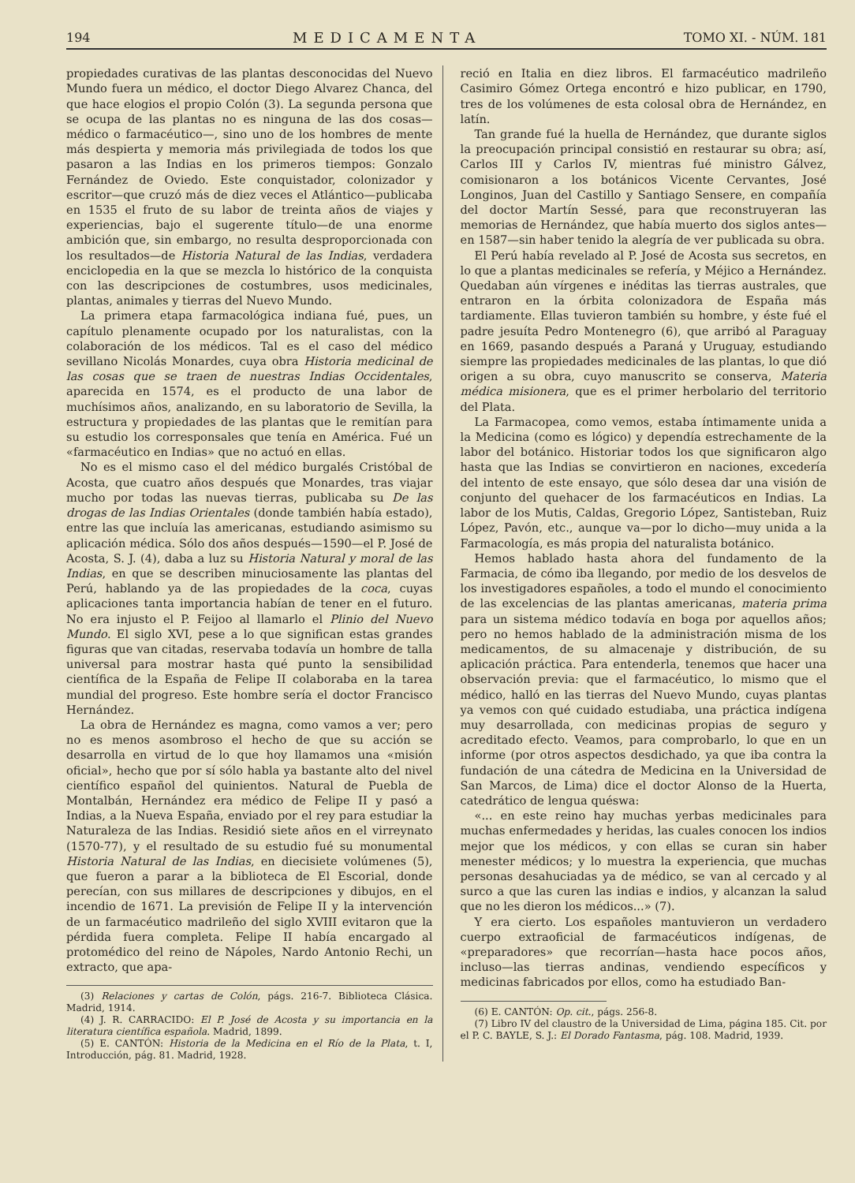194 MEDICAMENTA TOMO XI. - NÚM. 181
propiedades curativas de las plantas desconocidas del Nuevo Mundo fuera un médico, el doctor Diego Alvarez Chanca, del que hace elogios el propio Colón (3). La segunda persona que se ocupa de las plantas no es ninguna de las dos cosas—médico o farmacéutico—, sino uno de los hombres de mente más despierta y memoria más privilegiada de todos los que pasaron a las Indias en los primeros tiempos: Gonzalo Fernández de Oviedo. Este conquistador, colonizador y escritor—que cruzó más de diez veces el Atlántico—publicaba en 1535 el fruto de su labor de treinta años de viajes y experiencias, bajo el sugerente título—de una enorme ambición que, sin embargo, no resulta desproporcionada con los resultados—de Historia Natural de las Indias, verdadera enciclopedia en la que se mezcla lo histórico de la conquista con las descripciones de costumbres, usos medicinales, plantas, animales y tierras del Nuevo Mundo.
La primera etapa farmacológica indiana fué, pues, un capítulo plenamente ocupado por los naturalistas, con la colaboración de los médicos. Tal es el caso del médico sevillano Nicolás Monardes, cuya obra Historia medicinal de las cosas que se traen de nuestras Indias Occidentales, aparecida en 1574, es el producto de una labor de muchísimos años, analizando, en su laboratorio de Sevilla, la estructura y propiedades de las plantas que le remitían para su estudio los corresponsales que tenía en América. Fué un «farmacéutico en Indias» que no actuó en ellas.
No es el mismo caso el del médico burgalés Cristóbal de Acosta, que cuatro años después que Monardes, tras viajar mucho por todas las nuevas tierras, publicaba su De las drogas de las Indias Orientales (donde también había estado), entre las que incluía las americanas, estudiando asimismo su aplicación médica. Sólo dos años después—1590—el P. José de Acosta, S. J. (4), daba a luz su Historia Natural y moral de las Indias, en que se describen minuciosamente las plantas del Perú, hablando ya de las propiedades de la coca, cuyas aplicaciones tanta importancia habían de tener en el futuro. No era injusto el P. Feijoo al llamarlo el Plinio del Nuevo Mundo. El siglo XVI, pese a lo que significan estas grandes figuras que van citadas, reservaba todavía un hombre de talla universal para mostrar hasta qué punto la sensibilidad científica de la España de Felipe II colaboraba en la tarea mundial del progreso. Este hombre sería el doctor Francisco Hernández.
La obra de Hernández es magna, como vamos a ver; pero no es menos asombroso el hecho de que su acción se desarrolla en virtud de lo que hoy llamamos una «misión oficial», hecho que por sí sólo habla ya bastante alto del nivel científico español del quinientos. Natural de Puebla de Montalbán, Hernández era médico de Felipe II y pasó a Indias, a la Nueva España, enviado por el rey para estudiar la Naturaleza de las Indias. Residió siete años en el virreynato (1570-77), y el resultado de su estudio fué su monumental Historia Natural de las Indias, en diecisiete volúmenes (5), que fueron a parar a la biblioteca de El Escorial, donde perecían, con sus millares de descripciones y dibujos, en el incendio de 1671. La previsión de Felipe II y la intervención de un farmacéutico madrileño del siglo XVIII evitaron que la pérdida fuera completa. Felipe II había encargado al protomédico del reino de Nápoles, Nardo Antonio Rechi, un extracto, que apa-
(3) Relaciones y cartas de Colón, págs. 216-7. Biblioteca Clásica. Madrid, 1914.
(4) J. R. CARRACIDO: El P. José de Acosta y su importancia en la literatura científica española. Madrid, 1899.
(5) E. CANTÓN: Historia de la Medicina en el Río de la Plata, t. I, Introducción, pág. 81. Madrid, 1928.
reció en Italia en diez libros. El farmacéutico madrileño Casimiro Gómez Ortega encontró e hizo publicar, en 1790, tres de los volúmenes de esta colosal obra de Hernández, en latín.
Tan grande fué la huella de Hernández, que durante siglos la preocupación principal consistió en restaurar su obra; así, Carlos III y Carlos IV, mientras fué ministro Gálvez, comisionaron a los botánicos Vicente Cervantes, José Longinos, Juan del Castillo y Santiago Sensere, en compañía del doctor Martín Sessé, para que reconstruyeran las memorias de Hernández, que había muerto dos siglos antes—en 1587—sin haber tenido la alegría de ver publicada su obra.
El Perú había revelado al P. José de Acosta sus secretos, en lo que a plantas medicinales se refería, y Méjico a Hernández. Quedaban aún vírgenes e inéditas las tierras australes, que entraron en la órbita colonizadora de España más tardiamente. Ellas tuvieron también su hombre, y éste fué el padre jesuíta Pedro Montenegro (6), que arribó al Paraguay en 1669, pasando después a Paraná y Uruguay, estudiando siempre las propiedades medicinales de las plantas, lo que dió origen a su obra, cuyo manuscrito se conserva, Materia médica misionera, que es el primer herbolario del territorio del Plata.
La Farmacopea, como vemos, estaba íntimamente unida a la Medicina (como es lógico) y dependía estrechamente de la labor del botánico. Historiar todos los que significaron algo hasta que las Indias se convirtieron en naciones, excedería del intento de este ensayo, que sólo desea dar una visión de conjunto del quehacer de los farmacéuticos en Indias. La labor de los Mutis, Caldas, Gregorio López, Santisteban, Ruiz López, Pavón, etc., aunque va—por lo dicho—muy unida a la Farmacología, es más propia del naturalista botánico.
Hemos hablado hasta ahora del fundamento de la Farmacia, de cómo iba llegando, por medio de los desvelos de los investigadores españoles, a todo el mundo el conocimiento de las excelencias de las plantas americanas, materia prima para un sistema médico todavía en boga por aquellos años; pero no hemos hablado de la administración misma de los medicamentos, de su almacenaje y distribución, de su aplicación práctica. Para entenderla, tenemos que hacer una observación previa: que el farmacéutico, lo mismo que el médico, halló en las tierras del Nuevo Mundo, cuyas plantas ya vemos con qué cuidado estudiaba, una práctica indígena muy desarrollada, con medicinas propias de seguro y acreditado efecto. Veamos, para comprobarlo, lo que en un informe (por otros aspectos desdichado, ya que iba contra la fundación de una cátedra de Medicina en la Universidad de San Marcos, de Lima) dice el doctor Alonso de la Huerta, catedrático de lengua quéswa:
«... en este reino hay muchas yerbas medicinales para muchas enfermedades y heridas, las cuales conocen los indios mejor que los médicos, y con ellas se curan sin haber menester médicos; y lo muestra la experiencia, que muchas personas desahuciadas ya de médico, se van al cercado y al surco a que las curen las indias e indios, y alcanzan la salud que no les dieron los médicos...» (7).
Y era cierto. Los españoles mantuvieron un verdadero cuerpo extraoficial de farmacéuticos indígenas, de «preparadores» que recorrían—hasta hace pocos años, incluso—las tierras andinas, vendiendo específicos y medicinas fabricados por ellos, como ha estudiado Ban-
(6) E. CANTÓN: Op. cit., págs. 256-8.
(7) Libro IV del claustro de la Universidad de Lima, página 185. Cit. por el P. C. BAYLE, S. J.: El Dorado Fantasma, pág. 108. Madrid, 1939.